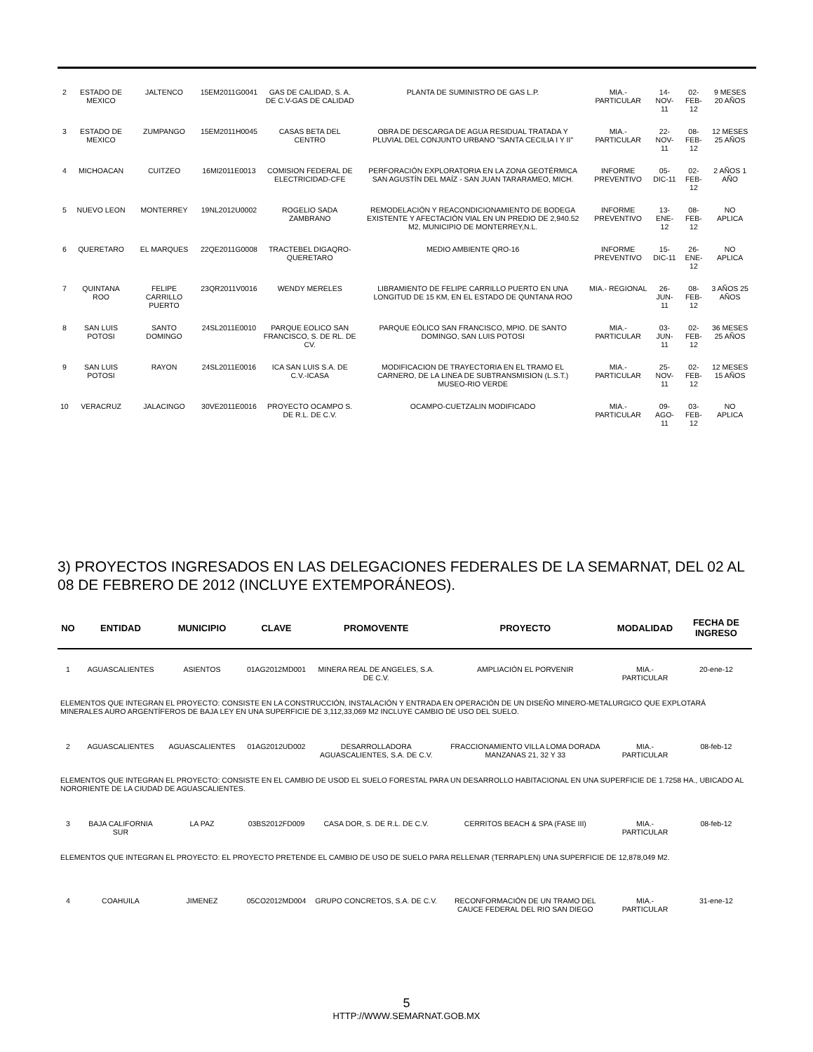| 2 | ESTADO DE MEXICO | JALTENCO | 15EM2011G0041 | GAS DE CALIDAD, S. A. DE C.V-GAS DE CALIDAD | PLANTA DE SUMINISTRO DE GAS L.P. | MIA.- PARTICULAR | 14-NOV-11 | 02-FEB-12 | 9 MESES 20 AÑOS |
| 3 | ESTADO DE MEXICO | ZUMPANGO | 15EM2011H0045 | CASAS BETA DEL CENTRO | OBRA DE DESCARGA DE AGUA RESIDUAL TRATADA Y PLUVIAL DEL CONJUNTO URBANO "SANTA CECILIA I Y II" | MIA.- PARTICULAR | 22-NOV-11 | 08-FEB-12 | 12 MESES 25 AÑOS |
| 4 | MICHOACAN | CUITZEO | 16MI2011E0013 | COMISION FEDERAL DE ELECTRICIDAD-CFE | PERFORACIÓN EXPLORATORIA EN LA ZONA GEOTÉRMICA SAN AGUSTÍN DEL MAÍZ - SAN JUAN TARARAMEO, MICH. | INFORME PREVENTIVO | 05-DIC-11 | 02-FEB-12 | 2 AÑOS 1 AÑO |
| 5 | NUEVO LEON | MONTERREY | 19NL2012U0002 | ROGELIO SADA ZAMBRANO | REMODELACIÓN Y REACONDICIONAMIENTO DE BODEGA EXISTENTE Y AFECTACIÓN VIAL EN UN PREDIO DE 2,940.52 M2, MUNICIPIO DE MONTERREY,N.L. | INFORME PREVENTIVO | 13-ENE-12 | 08-FEB-12 | NO APLICA |
| 6 | QUERETARO | EL MARQUES | 22QE2011G0008 | TRACTEBEL DIGAQRO-QUERETARO | MEDIO AMBIENTE QRO-16 | INFORME PREVENTIVO | 15-DIC-11 | 26-ENE-12 | NO APLICA |
| 7 | QUINTANA ROO | FELIPE CARRILLO PUERTO | 23QR2011V0016 | WENDY MERELES | LIBRAMIENTO DE FELIPE CARRILLO PUERTO EN UNA LONGITUD DE 15 KM, EN EL ESTADO DE QUNTANA ROO | MIA.- REGIONAL | 26-JUN-11 | 08-FEB-12 | 3 AÑOS 25 AÑOS |
| 8 | SAN LUIS POTOSI | SANTO DOMINGO | 24SL2011E0010 | PARQUE EOLICO SAN FRANCISCO, S. DE RL. DE CV. | PARQUE EÓLICO SAN FRANCISCO, MPIO. DE SANTO DOMINGO, SAN LUIS POTOSI | MIA.- PARTICULAR | 03-JUN-11 | 02-FEB-12 | 36 MESES 25 AÑOS |
| 9 | SAN LUIS POTOSI | RAYON | 24SL2011E0016 | ICA SAN LUIS S.A. DE C.V.-ICASA | MODIFICACION DE TRAYECTORIA EN EL TRAMO EL CARNERO, DE LA LINEA DE SUBTRANSMISION (L.S.T.) MUSEO-RIO VERDE | MIA.- PARTICULAR | 25-NOV-11 | 02-FEB-12 | 12 MESES 15 AÑOS |
| 10 | VERACRUZ | JALACINGO | 30VE2011E0016 | PROYECTO OCAMPO S. DE R.L. DE C.V. | OCAMPO-CUETZALIN MODIFICADO | MIA.- PARTICULAR | 09-AGO-11 | 03-FEB-12 | NO APLICA |
3) PROYECTOS INGRESADOS EN LAS DELEGACIONES FEDERALES DE LA SEMARNAT, DEL 02 AL 08 DE FEBRERO DE 2012 (INCLUYE EXTEMPORÁNEOS).
| NO | ENTIDAD | MUNICIPIO | CLAVE | PROMOVENTE | PROYECTO | MODALIDAD | FECHA DE INGRESO |
| --- | --- | --- | --- | --- | --- | --- | --- |
| 1 | AGUASCALIENTES | ASIENTOS | 01AG2012MD001 | MINERA REAL DE ANGELES, S.A. DE C.V. | AMPLIACIÓN EL PORVENIR | MIA.- PARTICULAR | 20-ene-12 |
| ELEMENTOS QUE INTEGRAN EL PROYECTO: CONSISTE EN LA CONSTRUCCIÓN, INSTALACIÓN Y ENTRADA EN OPERACIÓN DE UN DISEÑO MINERO-METALURGICO QUE EXPLOTARÁ MINERALES AURO ARGENTÍFEROS DE BAJA LEY EN UNA SUPERFICIE DE 3,112,33,069 M2 INCLUYE CAMBIO DE USO DEL SUELO. | | | | | | | |
| 2 | AGUASCALIENTES | AGUASCALIENTES | 01AG2012UD002 | DESARROLLADORA AGUASCALIENTES, S.A. DE C.V. | FRACCIONAMIENTO VILLA LOMA DORADA MANZANAS 21, 32 Y 33 | MIA.- PARTICULAR | 08-feb-12 |
| ELEMENTOS QUE INTEGRAN EL PROYECTO: CONSISTE EN EL CAMBIO DE USOD EL SUELO FORESTAL PARA UN DESARROLLO HABITACIONAL EN UNA SUPERFICIE DE 1.7258 HA., UBICADO AL NORORIENTE DE LA CIUDAD DE AGUASCALIENTES. | | | | | | | |
| 3 | BAJA CALIFORNIA SUR | LA PAZ | 03BS2012FD009 | CASA DOR, S. DE R.L. DE C.V. | CERRITOS BEACH & SPA (FASE III) | MIA.- PARTICULAR | 08-feb-12 |
| ELEMENTOS QUE INTEGRAN EL PROYECTO: EL PROYECTO PRETENDE EL CAMBIO DE USO DE SUELO PARA RELLENAR (TERRAPLEN) UNA SUPERFICIE DE 12,878,049 M2. | | | | | | | |
| 4 | COAHUILA | JIMENEZ | 05CO2012MD004 | GRUPO CONCRETOS, S.A. DE C.V. | RECONFORMACIÓN DE UN TRAMO DEL CAUCE FEDERAL DEL RIO SAN DIEGO | MIA.- PARTICULAR | 31-ene-12 |
5
HTTP://WWW.SEMARNAT.GOB.MX